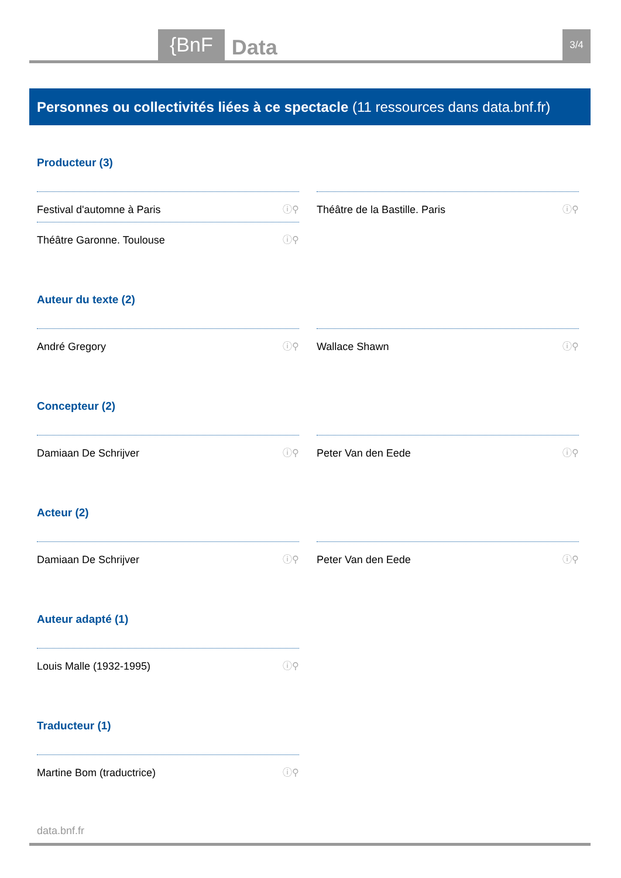{BnF Data 3/4
Personnes ou collectivités liées à ce spectacle (11 ressources dans data.bnf.fr)
Producteur (3)
Festival d'automne à Paris ⓘ⚲
Théâtre de la Bastille. Paris ⓘ⚲
Théâtre Garonne. Toulouse ⓘ⚲
Auteur du texte (2)
André Gregory ⓘ⚲
Wallace Shawn ⓘ⚲
Concepteur (2)
Damiaan De Schrijver ⓘ⚲
Peter Van den Eede ⓘ⚲
Acteur (2)
Damiaan De Schrijver ⓘ⚲
Peter Van den Eede ⓘ⚲
Auteur adapté (1)
Louis Malle (1932-1995) ⓘ⚲
Traducteur (1)
Martine Bom (traductrice) ⓘ⚲
data.bnf.fr